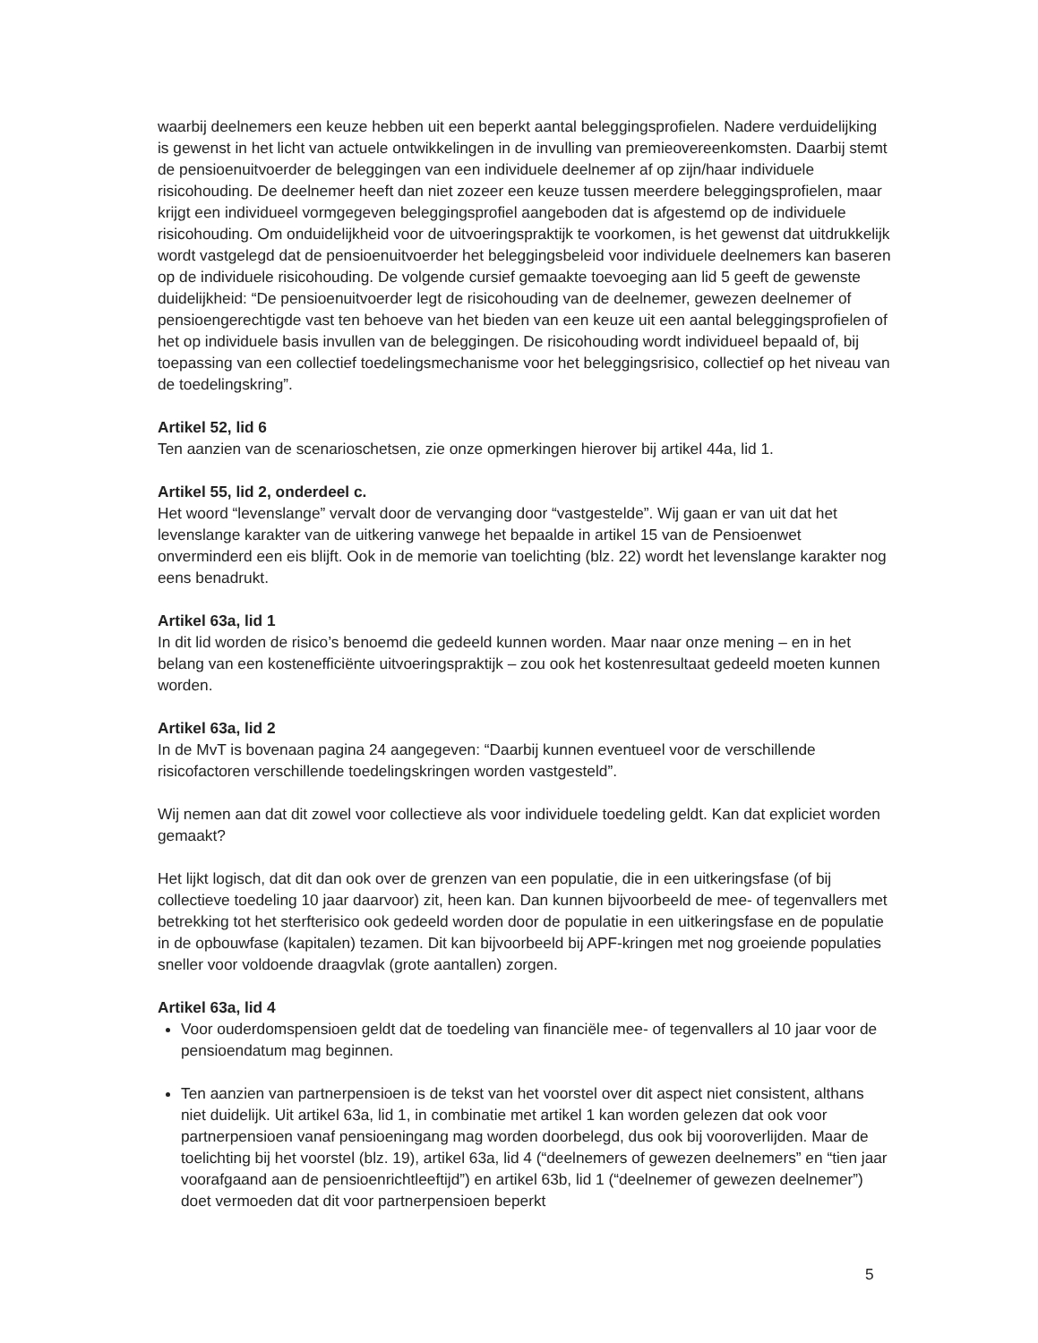waarbij deelnemers een keuze hebben uit een beperkt aantal beleggingsprofielen. Nadere verduidelijking is gewenst in het licht van actuele ontwikkelingen in de invulling van premieovereenkomsten. Daarbij stemt de pensioenuitvoerder de beleggingen van een individuele deelnemer af op zijn/haar individuele risicohouding. De deelnemer heeft dan niet zozeer een keuze tussen meerdere beleggingsprofielen, maar krijgt een individueel vormgegeven beleggingsprofiel aangeboden dat is afgestemd op de individuele risicohouding. Om onduidelijkheid voor de uitvoeringspraktijk te voorkomen, is het gewenst dat uitdrukkelijk wordt vastgelegd dat de pensioenuitvoerder het beleggingsbeleid voor individuele deelnemers kan baseren op de individuele risicohouding. De volgende cursief gemaakte toevoeging aan lid 5 geeft de gewenste duidelijkheid: “De pensioenuitvoerder legt de risicohouding van de deelnemer, gewezen deelnemer of pensioengerechtigde vast ten behoeve van het bieden van een keuze uit een aantal beleggingsprofielen of het op individuele basis invullen van de beleggingen. De risicohouding wordt individueel bepaald of, bij toepassing van een collectief toedelingsmechanisme voor het beleggingsrisico, collectief op het niveau van de toedelingskring”.
Artikel 52, lid 6
Ten aanzien van de scenarioschetsen, zie onze opmerkingen hierover bij artikel 44a, lid 1.
Artikel 55, lid 2, onderdeel c.
Het woord “levenslange” vervalt door de vervanging door “vastgestelde”. Wij gaan er van uit dat het levenslange karakter van de uitkering vanwege het bepaalde in artikel 15 van de Pensioenwet onverminderd een eis blijft. Ook in de memorie van toelichting (blz. 22) wordt het levenslange karakter nog eens benadrukt.
Artikel 63a, lid 1
In dit lid worden de risico’s benoemd die gedeeld kunnen worden. Maar naar onze mening – en in het belang van een kostenefficiënte uitvoeringspraktijk – zou ook het kostenresultaat gedeeld moeten kunnen worden.
Artikel 63a, lid 2
In de MvT is bovenaan pagina 24 aangegeven: “Daarbij kunnen eventueel voor de verschillende risicofactoren verschillende toedelingskringen worden vastgesteld”.
Wij nemen aan dat dit zowel voor collectieve als voor individuele toedeling geldt. Kan dat expliciet worden gemaakt?
Het lijkt logisch, dat dit dan ook over de grenzen van een populatie, die in een uitkeringsfase (of bij collectieve toedeling 10 jaar daarvoor) zit, heen kan. Dan kunnen bijvoorbeeld de mee- of tegenvallers met betrekking tot het sterfterisico ook gedeeld worden door de populatie in een uitkeringsfase en de populatie in de opbouwfase (kapitalen) tezamen. Dit kan bijvoorbeeld bij APF-kringen met nog groeiende populaties sneller voor voldoende draagvlak (grote aantallen) zorgen.
Artikel 63a, lid 4
Voor ouderdomspensioen geldt dat de toedeling van financiële mee- of tegenvallers al 10 jaar voor de pensioendatum mag beginnen.
Ten aanzien van partnerpensioen is de tekst van het voorstel over dit aspect niet consistent, althans niet duidelijk. Uit artikel 63a, lid 1, in combinatie met artikel 1 kan worden gelezen dat ook voor partnerpensioen vanaf pensioeningang mag worden doorbelegd, dus ook bij vooroverlijden. Maar de toelichting bij het voorstel (blz. 19), artikel 63a, lid 4 (“deelnemers of gewezen deelnemers” en “tien jaar voorafgaand aan de pensioenrichtleeftijd”) en artikel 63b, lid 1 (“deelnemer of gewezen deelnemer”) doet vermoeden dat dit voor partnerpensioen beperkt
5